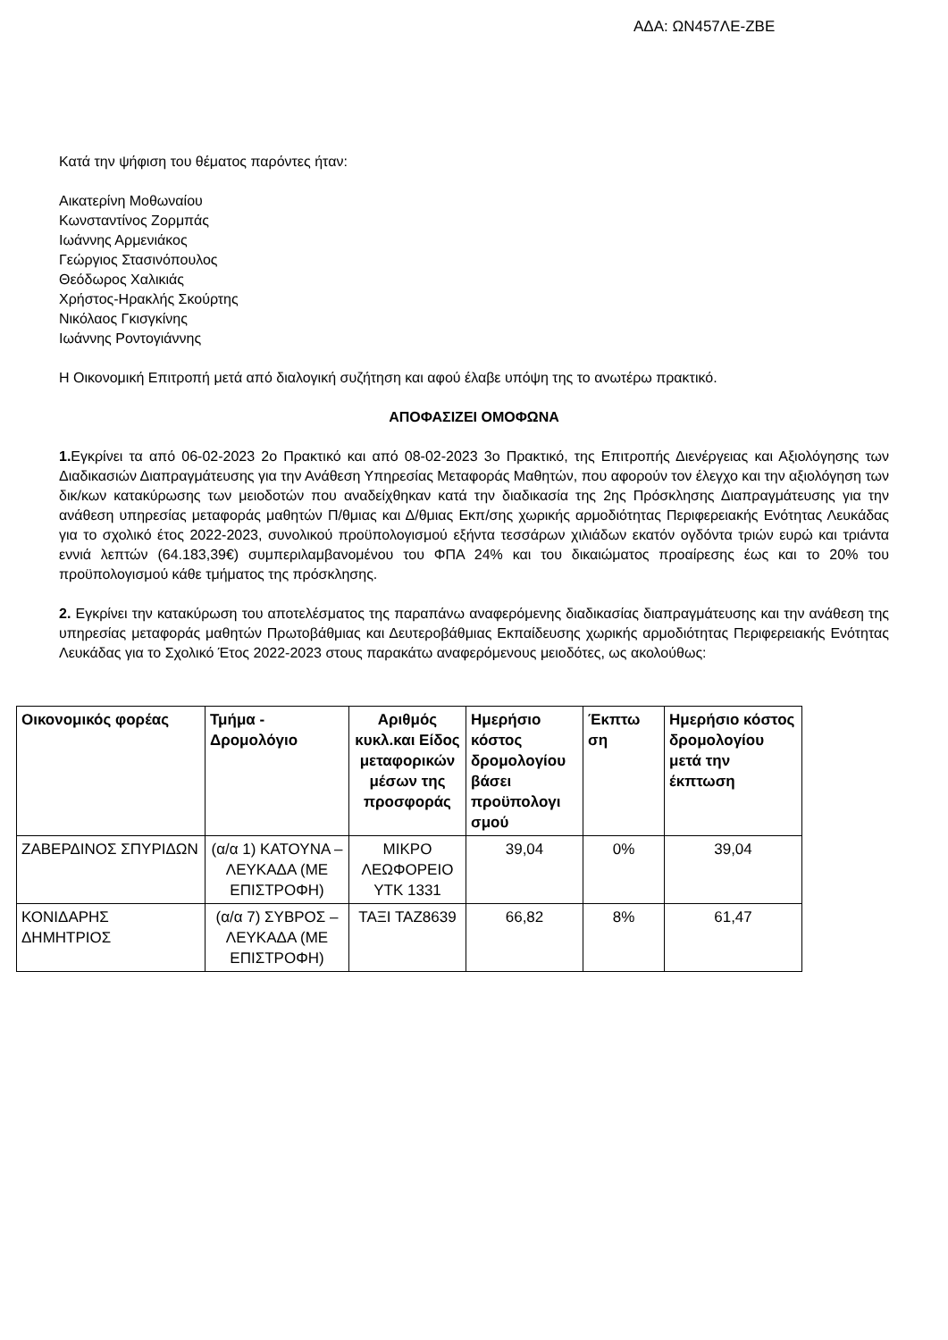ΑΔΑ: ΩΝ457ΛΕ-ΖΒΕ
Κατά την ψήφιση του θέματος παρόντες ήταν:
Αικατερίνη Μοθωναίου
Κωνσταντίνος Ζορμπάς
Ιωάννης Αρμενιάκος
Γεώργιος Στασινόπουλος
Θεόδωρος Χαλικιάς
Χρήστος-Ηρακλής Σκούρτης
Νικόλαος Γκισγκίνης
Ιωάννης Ροντογιάννης
Η Οικονομική Επιτροπή μετά από διαλογική συζήτηση και αφού έλαβε υπόψη της το ανωτέρω πρακτικό.
ΑΠΟΦΑΣΙΖΕΙ ΟΜΟΦΩΝΑ
1. Εγκρίνει τα από 06-02-2023 2ο Πρακτικό και από 08-02-2023 3ο Πρακτικό, της Επιτροπής Διενέργειας και Αξιολόγησης των Διαδικασιών Διαπραγμάτευσης για την Ανάθεση Υπηρεσίας Μεταφοράς Μαθητών, που αφορούν τον έλεγχο και την αξιολόγηση των δικ/κων κατακύρωσης των μειοδοτών που αναδείχθηκαν κατά την διαδικασία της 2ης Πρόσκλησης Διαπραγμάτευσης για την ανάθεση υπηρεσίας μεταφοράς μαθητών Π/θμιας και Δ/θμιας Εκπ/σης χωρικής αρμοδιότητας Περιφερειακής Ενότητας Λευκάδας για το σχολικό έτος 2022-2023, συνολικού προϋπολογισμού εξήντα τεσσάρων χιλιάδων εκατόν ογδόντα τριών ευρώ και τριάντα εννιά λεπτών (64.183,39€) συμπεριλαμβανομένου του ΦΠΑ 24% και του δικαιώματος προαίρεσης έως και το 20% του προϋπολογισμού κάθε τμήματος της πρόσκλησης.
2. Εγκρίνει την κατακύρωση του αποτελέσματος της παραπάνω αναφερόμενης διαδικασίας διαπραγμάτευσης και την ανάθεση της υπηρεσίας μεταφοράς μαθητών Πρωτοβάθμιας και Δευτεροβάθμιας Εκπαίδευσης χωρικής αρμοδιότητας Περιφερειακής Ενότητας Λευκάδας για το Σχολικό Έτος 2022-2023 στους παρακάτω αναφερόμενους μειοδότες, ως ακολούθως:
| Οικονομικός φορέας | Τμήμα - Δρομολόγιο | Αριθμός κυκλ.και Είδος μεταφορικών μέσων της προσφοράς | Ημερήσιο κόστος δρομολογίου βάσει προϋπολογι σμού | Έκπτω ση | Ημερήσιο κόστος δρομολογίου μετά την έκπτωση |
| --- | --- | --- | --- | --- | --- |
| ΖΑΒΕΡΔΙΝΟΣ ΣΠΥΡΙΔΩΝ | (α/α 1) ΚΑΤΟΥΝΑ – ΛΕΥΚΑΔΑ (ΜΕ ΕΠΙΣΤΡΟΦΗ) | ΜΙΚΡΟ ΛΕΩΦΟΡΕΙΟ ΥΤΚ 1331 | 39,04 | 0% | 39,04 |
| ΚΟΝΙΔΑΡΗΣ ΔΗΜΗΤΡΙΟΣ | (α/α 7) ΣΥΒΡΟΣ – ΛΕΥΚΑΔΑ (ΜΕ ΕΠΙΣΤΡΟΦΗ) | ΤΑΞΙ ΤΑΖ8639 | 66,82 | 8% | 61,47 |